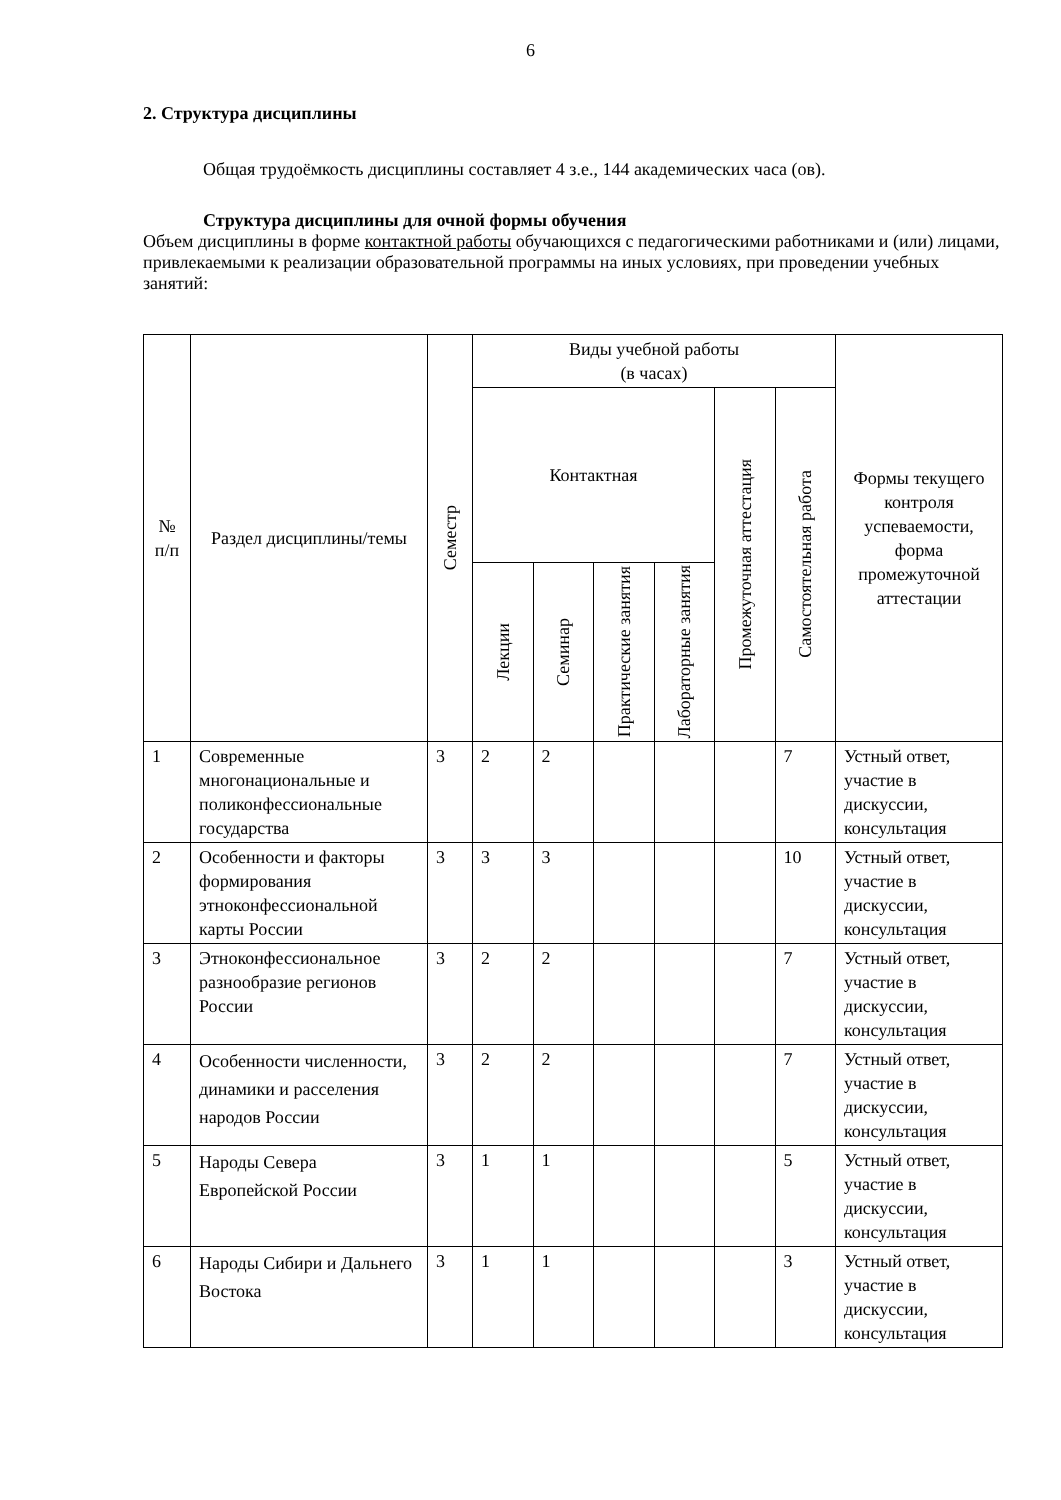6
2. Структура дисциплины
Общая трудоёмкость дисциплины составляет 4 з.е., 144 академических часа (ов).
Структура дисциплины для очной формы обучения
Объем дисциплины в форме контактной работы обучающихся с педагогическими работниками и (или) лицами, привлекаемыми к реализации образовательной программы на иных условиях, при проведении учебных занятий:
| № п/п | Раздел дисциплины/темы | Семестр | Виды учебной работы (в часах) | | | | | | Формы текущего контроля успеваемости, форма промежуточной аттестации |
| --- | --- | --- | --- | --- | --- | --- | --- | --- | --- |
| | | | Контактная | | | | Промежуточная аттестация | Самостоятельная работа | |
| | | | Лекции | Семинар | Практические занятия | Лабораторные занятия | | | |
| 1 | Современные многонациональные и поликонфессиональные государства | 3 | 2 | 2 | | | | 7 | Устный ответ, участие в дискуссии, консультация |
| 2 | Особенности и факторы формирования этноконфессиональной карты России | 3 | 3 | 3 | | | | 10 | Устный ответ, участие в дискуссии, консультация |
| 3 | Этноконфессиональное разнообразие регионов России | 3 | 2 | 2 | | | | 7 | Устный ответ, участие в дискуссии, консультация |
| 4 | Особенности численности, динамики и расселения народов России | 3 | 2 | 2 | | | | 7 | Устный ответ, участие в дискуссии, консультация |
| 5 | Народы Севера Европейской России | 3 | 1 | 1 | | | | 5 | Устный ответ, участие в дискуссии, консультация |
| 6 | Народы Сибири и Дальнего Востока | 3 | 1 | 1 | | | | 3 | Устный ответ, участие в дискуссии, консультация |